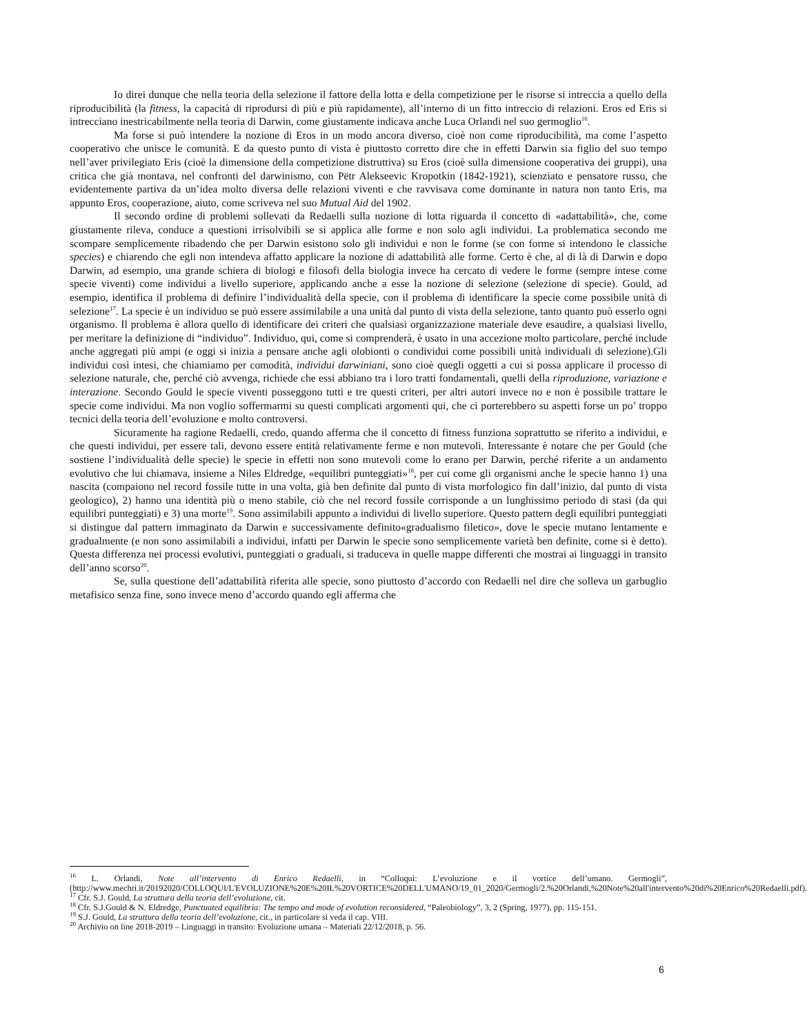Io direi dunque che nella teoria della selezione il fattore della lotta e della competizione per le risorse si intreccia a quello della riproducibilità (la fitness, la capacità di riprodursi di più e più rapidamente), all’interno di un fitto intreccio di relazioni. Eros ed Eris si intrecciano inestricabilmente nella teoria di Darwin, come giustamente indicava anche Luca Orlandi nel suo germoglio<sup>16</sup>.
Ma forse si può intendere la nozione di Eros in un modo ancora diverso, cioè non come riproducibilità, ma come l’aspetto cooperativo che unisce le comunità. E da questo punto di vista è piuttosto corretto dire che in effetti Darwin sia figlio del suo tempo nell’aver privilegiato Eris (cioè la dimensione della competizione distruttiva) su Eros (cioè sulla dimensione cooperativa dei gruppi), una critica che già montava, nel confronti del darwinismo, con Pëtr Alekseevic Kropotkin (1842-1921), scienziato e pensatore russo, che evidentemente partiva da un’idea molto diversa delle relazioni viventi e che ravvisava come dominante in natura non tanto Eris, ma appunto Eros, cooperazione, aiuto, come scriveva nel suo Mutual Aid del 1902.
Il secondo ordine di problemi sollevati da Redaelli sulla nozione di lotta riguarda il concetto di «adattabilità», che, come giustamente rileva, conduce a questioni irrisolvibili se si applica alle forme e non solo agli individui. La problematica secondo me scompare semplicemente ribadendo che per Darwin esistono solo gli individui e non le forme (se con forme si intendono le classiche species) e chiarendo che egli non intendeva affatto applicare la nozione di adattabilità alle forme. Certo è che, al di là di Darwin e dopo Darwin, ad esempio, una grande schiera di biologi e filosofi della biologia invece ha cercato di vedere le forme (sempre intese come specie viventi) come individui a livello superiore, applicando anche a esse la nozione di selezione (selezione di specie). Gould, ad esempio, identifica il problema di definire l’individualità della specie, con il problema di identificare la specie come possibile unità di selezione<sup>17</sup>. La specie è un individuo se può essere assimilabile a una unità dal punto di vista della selezione, tanto quanto può esserlo ogni organismo. Il problema è allora quello di identificare dei criteri che qualsiasi organizzazione materiale deve esaudire, a qualsiasi livello, per meritare la definizione di “individuo”. Individuo, qui, come si comprenderà, è usato in una accezione molto particolare, perché include anche aggregati più ampi (e oggi si inizia a pensare anche agli olobionti o condividui come possibili unità individuali di selezione).Gli individui così intesi, che chiamiamo per comodità, individui darwiniani, sono cioè quegli oggetti a cui si possa applicare il processo di selezione naturale, che, perché ciò avvenga, richiede che essi abbiano tra i loro tratti fondamentali, quelli della riproduzione, variazione e interazione. Secondo Gould le specie viventi posseggono tutti e tre questi criteri, per altri autori invece no e non è possibile trattare le specie come individui. Ma non voglio soffermarmi su questi complicati argomenti qui, che ci porterebbero su aspetti forse un po’ troppo tecnici della teoria dell’evoluzione e molto controversi.
Sicuramente ha ragione Redaelli, credo, quando afferma che il concetto di fitness funziona soprattutto se riferito a individui, e che questi individui, per essere tali, devono essere entità relativamente ferme e non mutevoli. Interessante è notare che per Gould (che sostiene l’individualità delle specie) le specie in effetti non sono mutevoli come lo erano per Darwin, perché riferite a un andamento evolutivo che lui chiamava, insieme a Niles Eldredge, «equilibri punteggiati»<sup>18</sup>, per cui come gli organismi anche le specie hanno 1) una nascita (compaiono nel record fossile tutte in una volta, già ben definite dal punto di vista morfologico fin dall’inizio, dal punto di vista geologico), 2) hanno una identità più o meno stabile, ciò che nel record fossile corrisponde a un lunghissimo periodo di stasi (da qui equilibri punteggiati) e 3) una morte<sup>19</sup>. Sono assimilabili appunto a individui di livello superiore. Questo pattern degli equilibri punteggiati si distingue dal pattern immaginato da Darwin e successivamente definito«gradualismo filetico», dove le specie mutano lentamente e gradualmente (e non sono assimilabili a individui, infatti per Darwin le specie sono semplicemente varietà ben definite, come si è detto). Questa differenza nei processi evolutivi, punteggiati o graduali, si traduceva in quelle mappe differenti che mostrai ai linguaggi in transito dell’anno scorso<sup>20</sup>.
Se, sulla questione dell’adattabilità riferita alle specie, sono piuttosto d’accordo con Redaelli nel dire che solleva un garbuglio metafisico senza fine, sono invece meno d’accordo quando egli afferma che
<sup>16</sup> L. Orlandi, Note all’intervento di Enrico Redaelli, in “Colloqui: L’evoluzione e il vortice dell’umano. Germogli”, (http://www.mechri.it/20192020/COLLOQUI/L'EVOLUZIONE%20E%20IL%20VORTICE%20DELL'UMANO/19_01_2020/Germogli/2.%20Orlandi,%20Note%20all'intervento%20di%20Enrico%20Redaelli.pdf).
<sup>17</sup> Cfr. S.J. Gould, La struttura della teoria dell’evoluzione, cit.
<sup>18</sup> Cfr. S.J.Gould & N. Eldredge, Punctuated equilibria: The tempo and mode of evolution reconsidered, “Paleobiology”, 3, 2 (Spring, 1977), pp. 115-151.
<sup>19</sup> S.J. Gould, La struttura della teoria dell’evoluzione, cit., in particolare si veda il cap. VIII.
<sup>20</sup> Archivio on line 2018-2019 – Linguaggi in transito: Evoluzione umana – Materiali 22/12/2018, p. 56.
6